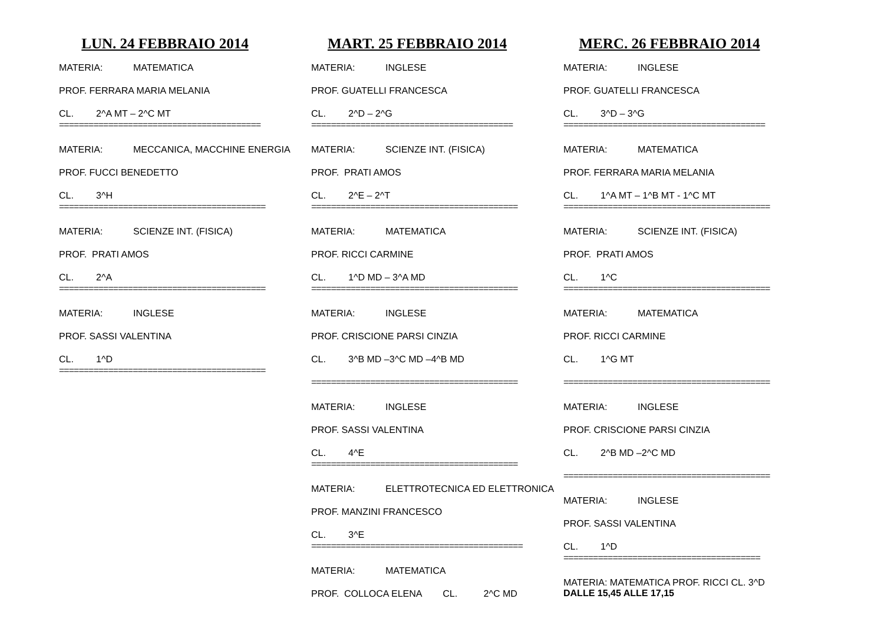LUN. 24 FEBBRAIO 2014
MATERIA: MATEMATICA
PROF. FERRARA MARIA MELANIA
CL. 2^A MT – 2^C MT
=========================================
MATERIA: MECCANICA, MACCHINE ENERGIA
PROF. FUCCI BENEDETTO
CL. 3^H
==========================================
MATERIA: SCIENZE INT. (FISICA)
PROF. PRATI AMOS
CL. 2^A
==========================================
MATERIA: INGLESE
PROF. SASSI VALENTINA
CL. 1^D
==========================================
MART. 25 FEBBRAIO 2014
MATERIA: INGLESE
PROF. GUATELLI FRANCESCA
CL. 2^D – 2^G
=========================================
MATERIA: SCIENZE INT. (FISICA)
PROF. PRATI AMOS
CL. 2^E – 2^T
==========================================
MATERIA: MATEMATICA
PROF. RICCI CARMINE
CL. 1^D MD – 3^A MD
==========================================
MATERIA: INGLESE
PROF. CRISCIONE PARSI CINZIA
CL. 3^B MD –3^C MD –4^B MD
==========================================
MATERIA: INGLESE
PROF. SASSI VALENTINA
CL. 4^E
==========================================
MATERIA: ELETTROTECNICA ED ELETTRONICA
PROF. MANZINI FRANCESCO
CL. 3^E
===========================================
MATERIA: MATEMATICA
PROF. COLLOCA ELENA CL. 2^C MD
MERC. 26 FEBBRAIO 2014
MATERIA: INGLESE
PROF. GUATELLI FRANCESCA
CL. 3^D – 3^G
=========================================
MATERIA: MATEMATICA
PROF. FERRARA MARIA MELANIA
CL. 1^A MT – 1^B MT - 1^C MT
==========================================
MATERIA: SCIENZE INT. (FISICA)
PROF. PRATI AMOS
CL. 1^C
==========================================
MATERIA: MATEMATICA
PROF. RICCI CARMINE
CL. 1^G MT
==========================================
MATERIA: INGLESE
PROF. CRISCIONE PARSI CINZIA
CL. 2^B MD –2^C MD
==========================================
MATERIA: INGLESE
PROF. SASSI VALENTINA
CL. 1^D
========================================
MATERIA: MATEMATICA PROF. RICCI CL. 3^D
DALLE 15,45 ALLE 17,15